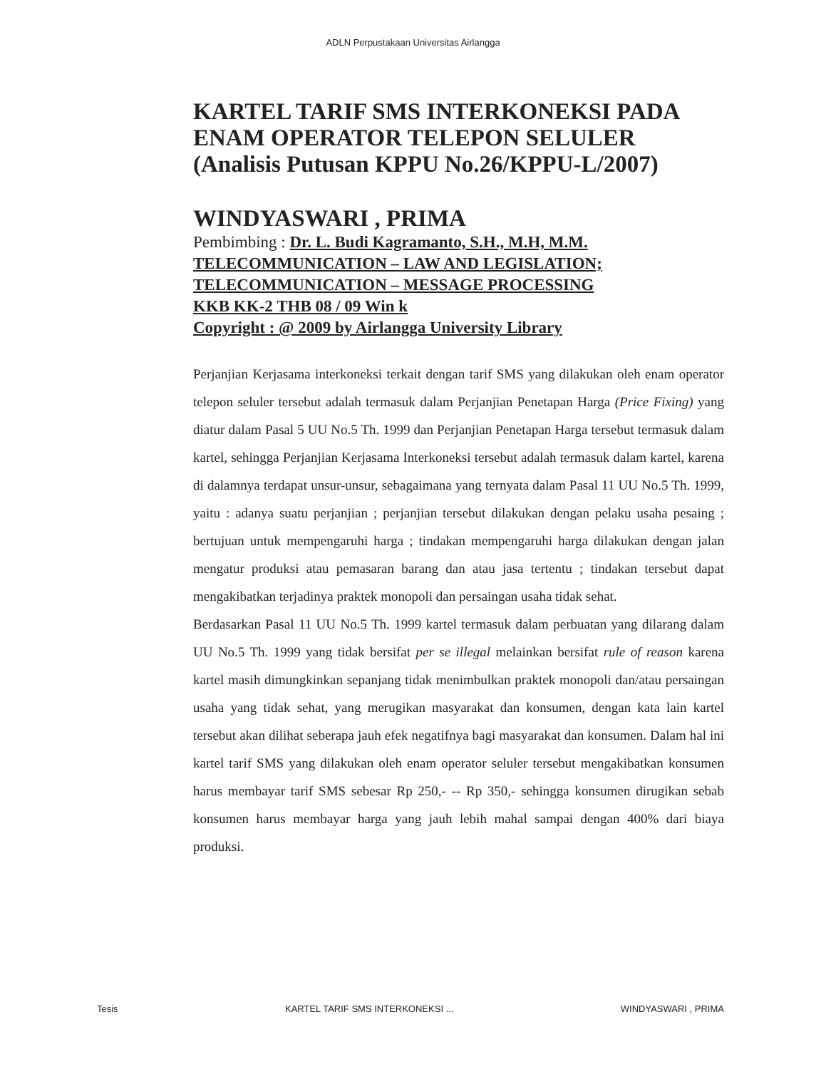ADLN Perpustakaan Universitas Airlangga
KARTEL TARIF SMS INTERKONEKSI PADA ENAM OPERATOR TELEPON SELULER (Analisis Putusan KPPU No.26/KPPU-L/2007)
WINDYASWARI , PRIMA
Pembimbing : Dr. L. Budi Kagramanto, S.H., M.H, M.M.
TELECOMMUNICATION – LAW AND LEGISLATION; TELECOMMUNICATION – MESSAGE PROCESSING
KKB KK-2 THB 08 / 09 Win k
Copyright : @ 2009 by Airlangga University Library
Perjanjian Kerjasama interkoneksi terkait dengan tarif SMS yang dilakukan oleh enam operator telepon seluler tersebut adalah termasuk dalam Perjanjian Penetapan Harga (Price Fixing) yang diatur dalam Pasal 5 UU No.5 Th. 1999 dan Perjanjian Penetapan Harga tersebut termasuk dalam kartel, sehingga Perjanjian Kerjasama Interkoneksi tersebut adalah termasuk dalam kartel, karena di dalamnya terdapat unsur-unsur, sebagaimana yang ternyata dalam Pasal 11 UU No.5 Th. 1999, yaitu : adanya suatu perjanjian ; perjanjian tersebut dilakukan dengan pelaku usaha pesaing ; bertujuan untuk mempengaruhi harga ; tindakan mempengaruhi harga dilakukan dengan jalan mengatur produksi atau pemasaran barang dan atau jasa tertentu ; tindakan tersebut dapat mengakibatkan terjadinya praktek monopoli dan persaingan usaha tidak sehat.
Berdasarkan Pasal 11 UU No.5 Th. 1999 kartel termasuk dalam perbuatan yang dilarang dalam UU No.5 Th. 1999 yang tidak bersifat per se illegal melainkan bersifat rule of reason karena kartel masih dimungkinkan sepanjang tidak menimbulkan praktek monopoli dan/atau persaingan usaha yang tidak sehat, yang merugikan masyarakat dan konsumen, dengan kata lain kartel tersebut akan dilihat seberapa jauh efek negatifnya bagi masyarakat dan konsumen. Dalam hal ini kartel tarif SMS yang dilakukan oleh enam operator seluler tersebut mengakibatkan konsumen harus membayar tarif SMS sebesar Rp 250,- -- Rp 350,- sehingga konsumen dirugikan sebab konsumen harus membayar harga yang jauh lebih mahal sampai dengan 400% dari biaya produksi.
Tesis KARTEL TARIF SMS INTERKONEKSI ... WINDYASWARI , PRIMA